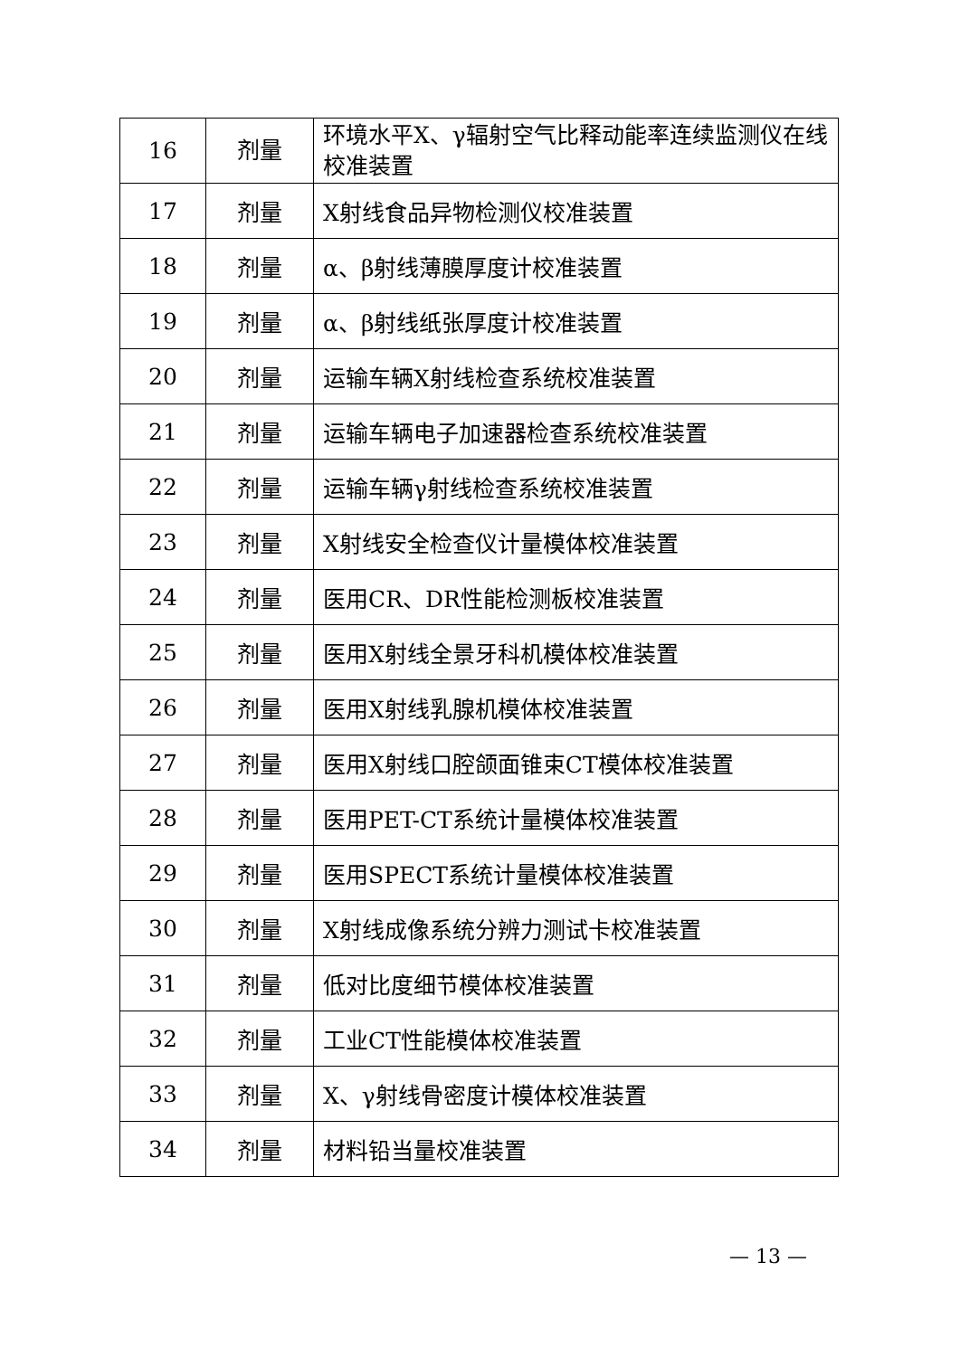| 16 | 剂量 | 环境水平X、γ辐射空气比释动能率连续监测仪在线校准装置 |
| 17 | 剂量 | X射线食品异物检测仪校准装置 |
| 18 | 剂量 | α、β射线薄膜厚度计校准装置 |
| 19 | 剂量 | α、β射线纸张厚度计校准装置 |
| 20 | 剂量 | 运输车辆X射线检查系统校准装置 |
| 21 | 剂量 | 运输车辆电子加速器检查系统校准装置 |
| 22 | 剂量 | 运输车辆γ射线检查系统校准装置 |
| 23 | 剂量 | X射线安全检查仪计量模体校准装置 |
| 24 | 剂量 | 医用CR、DR性能检测板校准装置 |
| 25 | 剂量 | 医用X射线全景牙科机模体校准装置 |
| 26 | 剂量 | 医用X射线乳腺机模体校准装置 |
| 27 | 剂量 | 医用X射线口腔颌面锥束CT模体校准装置 |
| 28 | 剂量 | 医用PET-CT系统计量模体校准装置 |
| 29 | 剂量 | 医用SPECT系统计量模体校准装置 |
| 30 | 剂量 | X射线成像系统分辨力测试卡校准装置 |
| 31 | 剂量 | 低对比度细节模体校准装置 |
| 32 | 剂量 | 工业CT性能模体校准装置 |
| 33 | 剂量 | X、γ射线骨密度计模体校准装置 |
| 34 | 剂量 | 材料铅当量校准装置 |
— 13 —